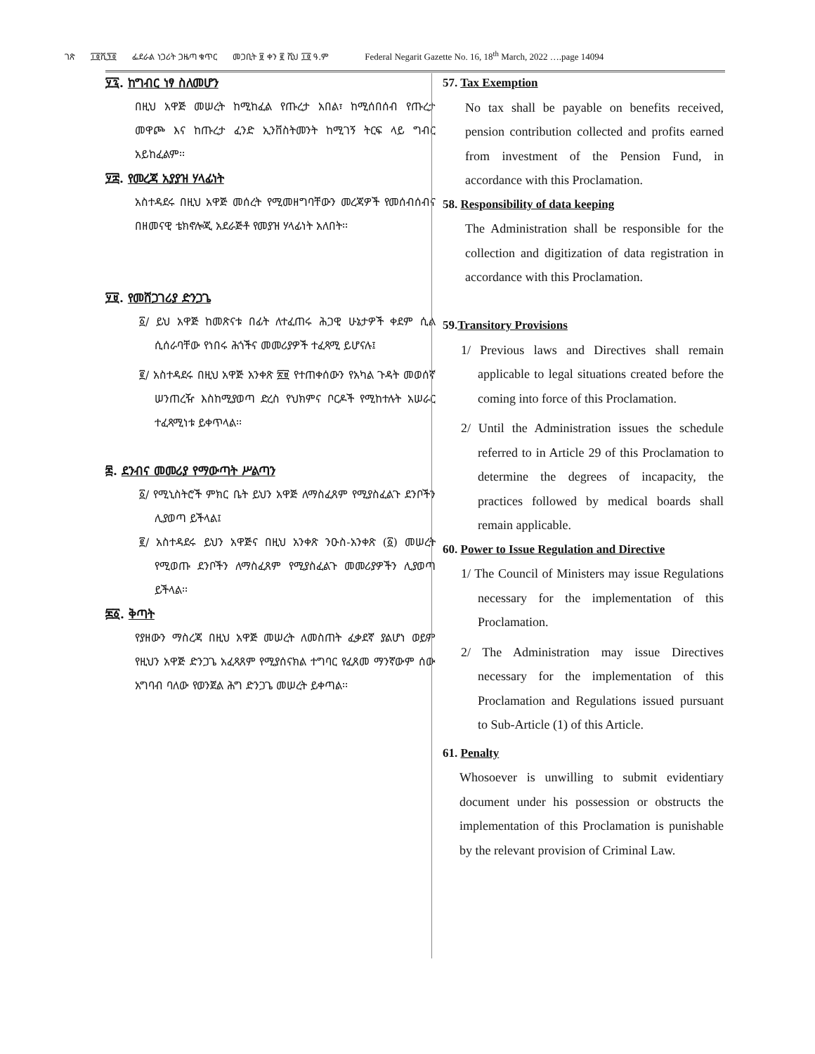ገጽ ፲፬ሺ፺፬ ፌደራል ነጋሪት ጋዜጣ ቁጥር መጋቢት ፱ ቀን ፪ ሺህ ፲፬ ዓ.ም Federal Negarit Gazette No. 16, 18<sup>th</sup> March, 2022 ….page 14094
፶፯. ከግብር ነፃ ስለመሆን
በዚህ አዋጅ መሠረት ከሚከፈል የጡረታ አበል፣ ከሚሰበሰብ የጡረታ መዋጮ እና ከጡረታ ፈንድ ኢንቨስትመንት ከሚገኝ ትርፍ ላይ ግብር አይከፈልም፡፡
፶፰. የመረጃ አያያዝ ሃላፊነት
አስተዳደሩ በዚህ አዋጅ መሰረት የሚመዘግባቸውን መረጃዎች የመሰብሰብና በዘመናዊ ቴክኖሎጂ አደራጅቶ የመያዝ ሃላፊነት አለበት፡፡
፶፱. የመሸጋገሪያ ድንጋጌ
፩/ ይህ አዋጅ ከመጽናቱ በፊት ለተፈጠሩ ሕጋዊ ሁኔታዎች ቀደም ሲል ሲሰራባቸው የነበሩ ሕጎችና መመሪያዎች ተፈጻሚ ይሆናሉ፤
፪/ አስተዳደሩ በዚህ አዋጅ አንቀጽ ፳፱ የተጠቀሰውን የአካል ጉዳት መወሰኛ ሠንጠረዥ እስከሚያወጣ ድረስ የህክምና ቦርዶች የሚከተሉት አሠራር ተፈጻሚነቱ ይቀጥላል፡፡
፷. ደንብና መመሪያ የማውጣት ሥልጣን
፩/ የሚኒስትሮች ምክር ቤት ይህን አዋጅ ለማስፈጸም የሚያስፈልጉ ደንቦችን ሊያወጣ ይችላል፤
፪/ አስተዳደሩ ይህን አዋጅና በዚህ አንቀጽ ንዑስ-አንቀጽ (፩) መሠረት የሚወጡ ደንቦችን ለማስፈጸም የሚያስፈልጉ መመሪያዎችን ሊያወጣ ይችላል፡፡
፷፩. ቅጣት
የያዘውን ማስረጃ በዚህ አዋጅ መሠረት ለመስጠት ፈቃደኛ ያልሆነ ወይም የዚህን አዋጅ ድንጋጌ አፈጻጸም የሚያሰናክል ተግባር የፈጸመ ማንኛውም ሰው አግባብ ባለው የወንጀል ሕግ ድንጋጌ መሠረት ይቀጣል፡፡
57. Tax Exemption
No tax shall be payable on benefits received, pension contribution collected and profits earned from investment of the Pension Fund, in accordance with this Proclamation.
58. Responsibility of data keeping
The Administration shall be responsible for the collection and digitization of data registration in accordance with this Proclamation.
59.Transitory Provisions
1/ Previous laws and Directives shall remain applicable to legal situations created before the coming into force of this Proclamation.
2/ Until the Administration issues the schedule referred to in Article 29 of this Proclamation to determine the degrees of incapacity, the practices followed by medical boards shall remain applicable.
60. Power to Issue Regulation and Directive
1/ The Council of Ministers may issue Regulations necessary for the implementation of this Proclamation.
2/ The Administration may issue Directives necessary for the implementation of this Proclamation and Regulations issued pursuant to Sub-Article (1) of this Article.
61. Penalty
Whosoever is unwilling to submit evidentiary document under his possession or obstructs the implementation of this Proclamation is punishable by the relevant provision of Criminal Law.